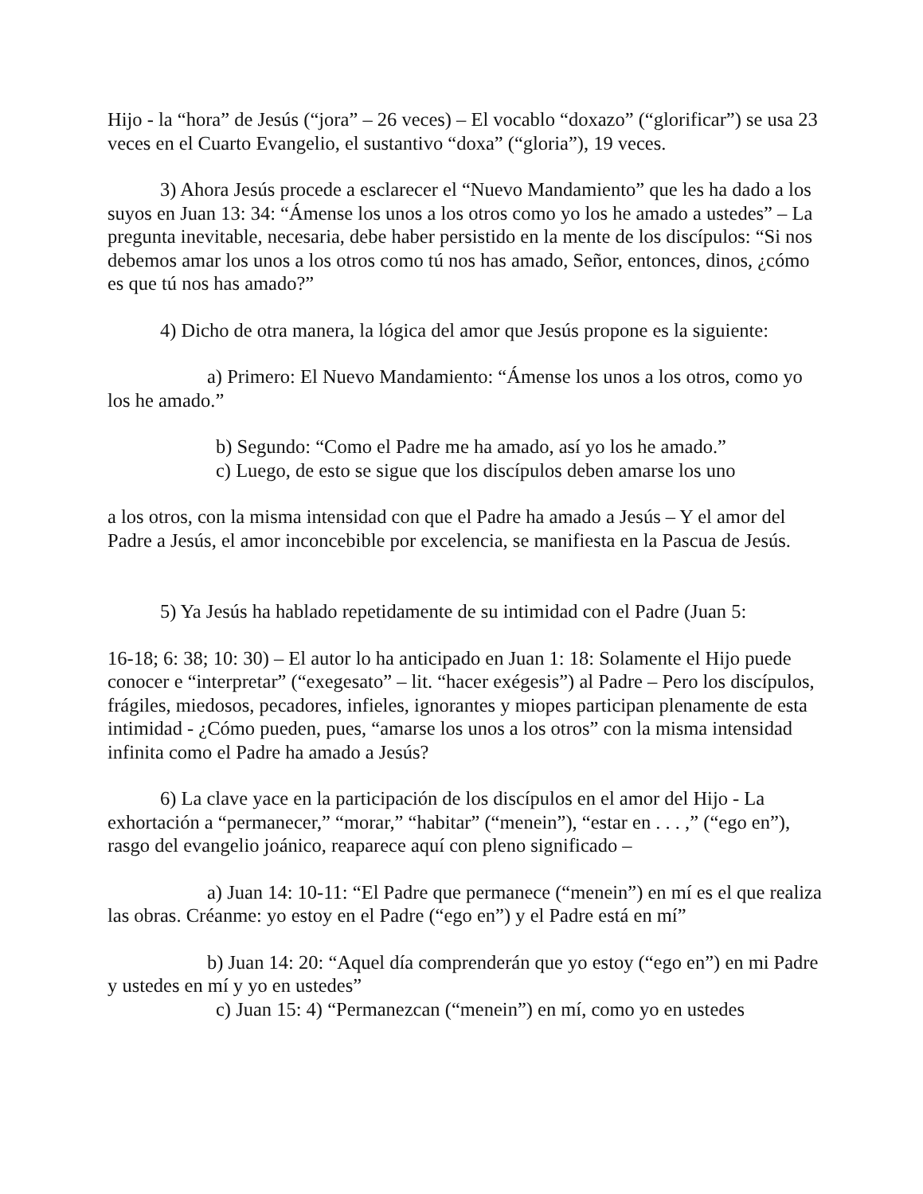Hijo - la “hora” de Jesús (“jora” – 26 veces) – El vocablo “doxazo” (“glorificar”) se usa 23 veces en el Cuarto Evangelio, el sustantivo “doxa” (“gloria”), 19 veces.
3) Ahora Jesús procede a esclarecer el “Nuevo Mandamiento” que les ha dado a los suyos en Juan 13: 34: “Ámense los unos a los otros como yo los he amado a ustedes” – La pregunta inevitable, necesaria, debe haber persistido en la mente de los discípulos: “Si nos debemos amar los unos a los otros como tú nos has amado, Señor, entonces, dinos, ¿cómo es que tú nos has amado?”
4) Dicho de otra manera, la lógica del amor que Jesús propone es la siguiente:
a) Primero: El Nuevo Mandamiento: “Ámense los unos a los otros, como yo los he amado.”
b) Segundo: “Como el Padre me ha amado, así yo los he amado.”
c) Luego, de esto se sigue que los discípulos deben amarse los uno
a los otros, con la misma intensidad con que el Padre ha amado a Jesús – Y el amor del Padre a Jesús, el amor inconcebible por excelencia, se manifiesta en la Pascua de Jesús.
5) Ya Jesús ha hablado repetidamente de su intimidad con el Padre (Juan 5:
16-18; 6: 38; 10: 30) – El autor lo ha anticipado en Juan 1: 18: Solamente el Hijo puede conocer e “interpretar” (“exegesato” – lit. “hacer exégesis”) al Padre – Pero los discípulos, frágiles, miedosos, pecadores, infieles, ignorantes y miopes participan plenamente de esta intimidad - ¿Cómo pueden, pues, “amarse los unos a los otros” con la misma intensidad infinita como el Padre ha amado a Jesús?
6) La clave yace en la participación de los discípulos en el amor del Hijo - La exhortación a “permanecer,” “morar,” “habitar” (“menein”), “estar en . . . ,” (“ego en”), rasgo del evangelio joánico, reaparece aquí con pleno significado –
a) Juan 14: 10-11: “El Padre que permanece (“menein”) en mí es el que realiza las obras. Créanme: yo estoy en el Padre (“ego en”) y el Padre está en mí”
b) Juan 14: 20: “Aquel día comprenderán que yo estoy (“ego en”) en mi Padre y ustedes en mí y yo en ustedes”
c) Juan 15: 4) “Permanezcan (“menein”) en mí, como yo en ustedes